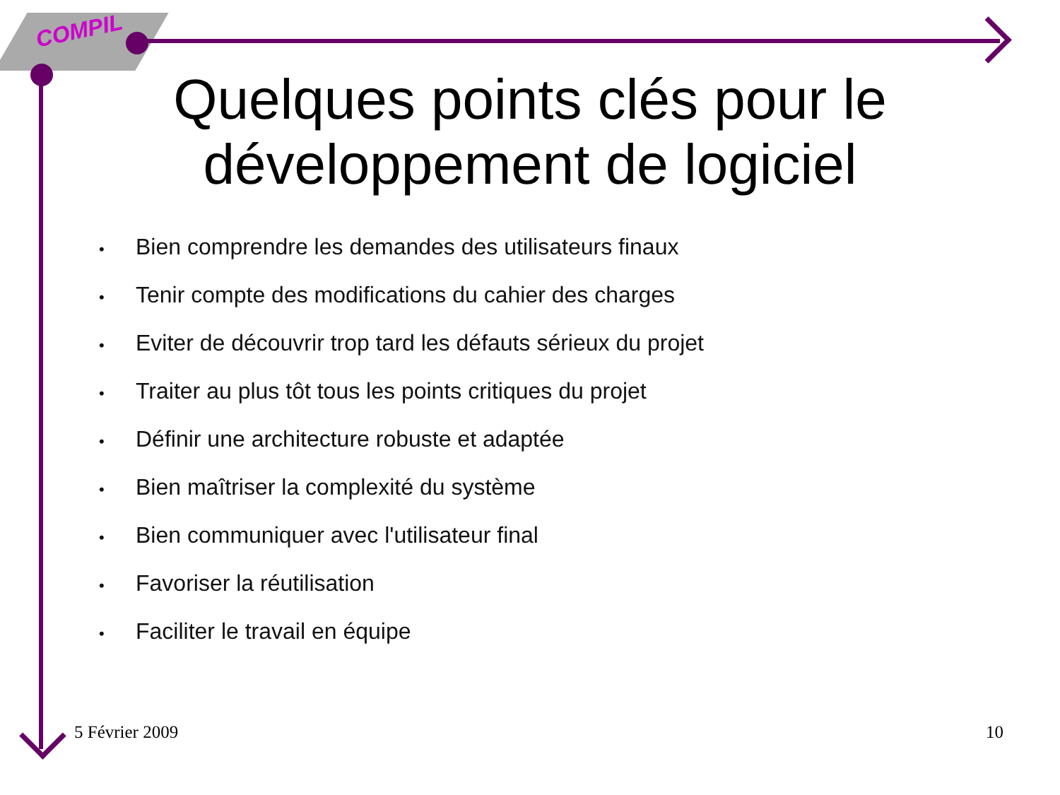COMPIL
Quelques points clés pour le développement de logiciel
• Bien comprendre les demandes des utilisateurs finaux
• Tenir compte des modifications du cahier des charges
• Eviter de découvrir trop tard les défauts sérieux du projet
• Traiter au plus tôt tous les points critiques du projet
• Définir une architecture robuste et adaptée
• Bien maîtriser la complexité du système
• Bien communiquer avec l'utilisateur final
• Favoriser la réutilisation
• Faciliter le travail en équipe
5 Février 2009 10